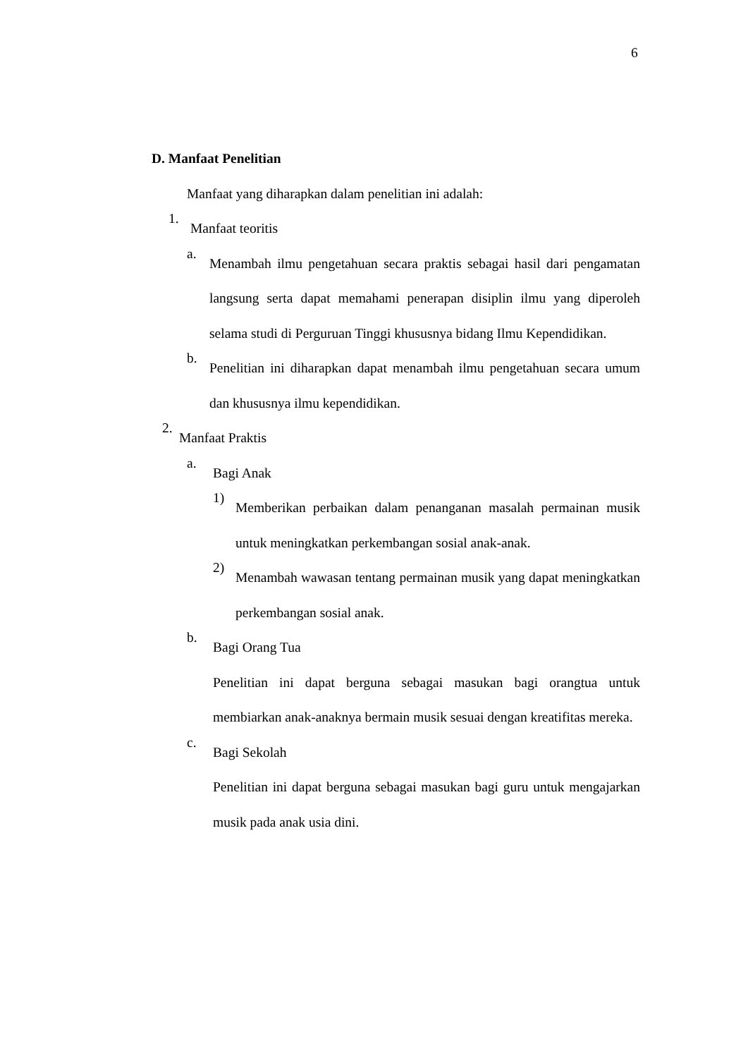6
D. Manfaat Penelitian
Manfaat yang diharapkan dalam penelitian ini adalah:
1.
Manfaat teoritis
a.
Menambah ilmu pengetahuan secara praktis sebagai hasil dari pengamatan langsung serta dapat memahami penerapan disiplin ilmu yang diperoleh selama studi di Perguruan Tinggi khususnya bidang Ilmu Kependidikan.
b.
Penelitian ini diharapkan dapat menambah ilmu pengetahuan secara umum dan khususnya ilmu kependidikan.
2.
Manfaat Praktis
a.
Bagi Anak
1)
Memberikan perbaikan dalam penanganan masalah permainan musik untuk meningkatkan perkembangan sosial anak-anak.
2)
Menambah wawasan tentang permainan musik yang dapat meningkatkan perkembangan sosial anak.
b.
Bagi Orang Tua
Penelitian ini dapat berguna sebagai masukan bagi orangtua untuk membiarkan anak-anaknya bermain musik sesuai dengan kreatifitas mereka.
c.
Bagi Sekolah
Penelitian ini dapat berguna sebagai masukan bagi guru untuk mengajarkan musik pada anak usia dini.